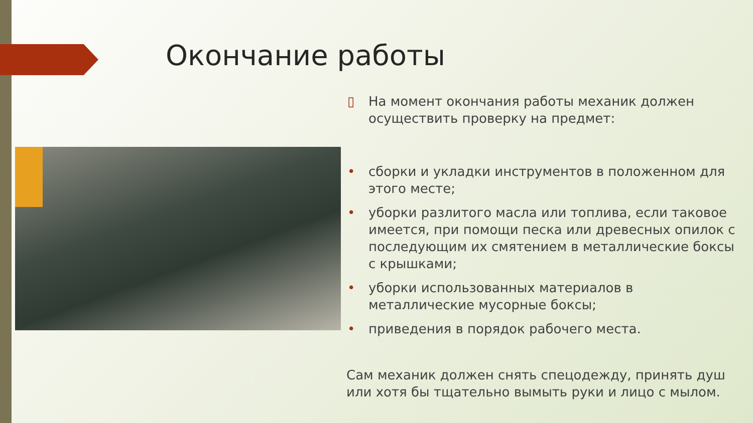Окончание работы
▯ На момент окончания работы механик должен осуществить проверку на предмет:
• сборки и укладки инструментов в положенном для этого месте;
• уборки разлитого масла или топлива, если таковое имеется, при помощи песка или древесных опилок с последующим их смятением в металлические боксы с крышками;
• уборки использованных материалов в металлические мусорные боксы;
• приведения в порядок рабочего места.
Сам механик должен снять спецодежду, принять душ или хотя бы тщательно вымыть руки и лицо с мылом.